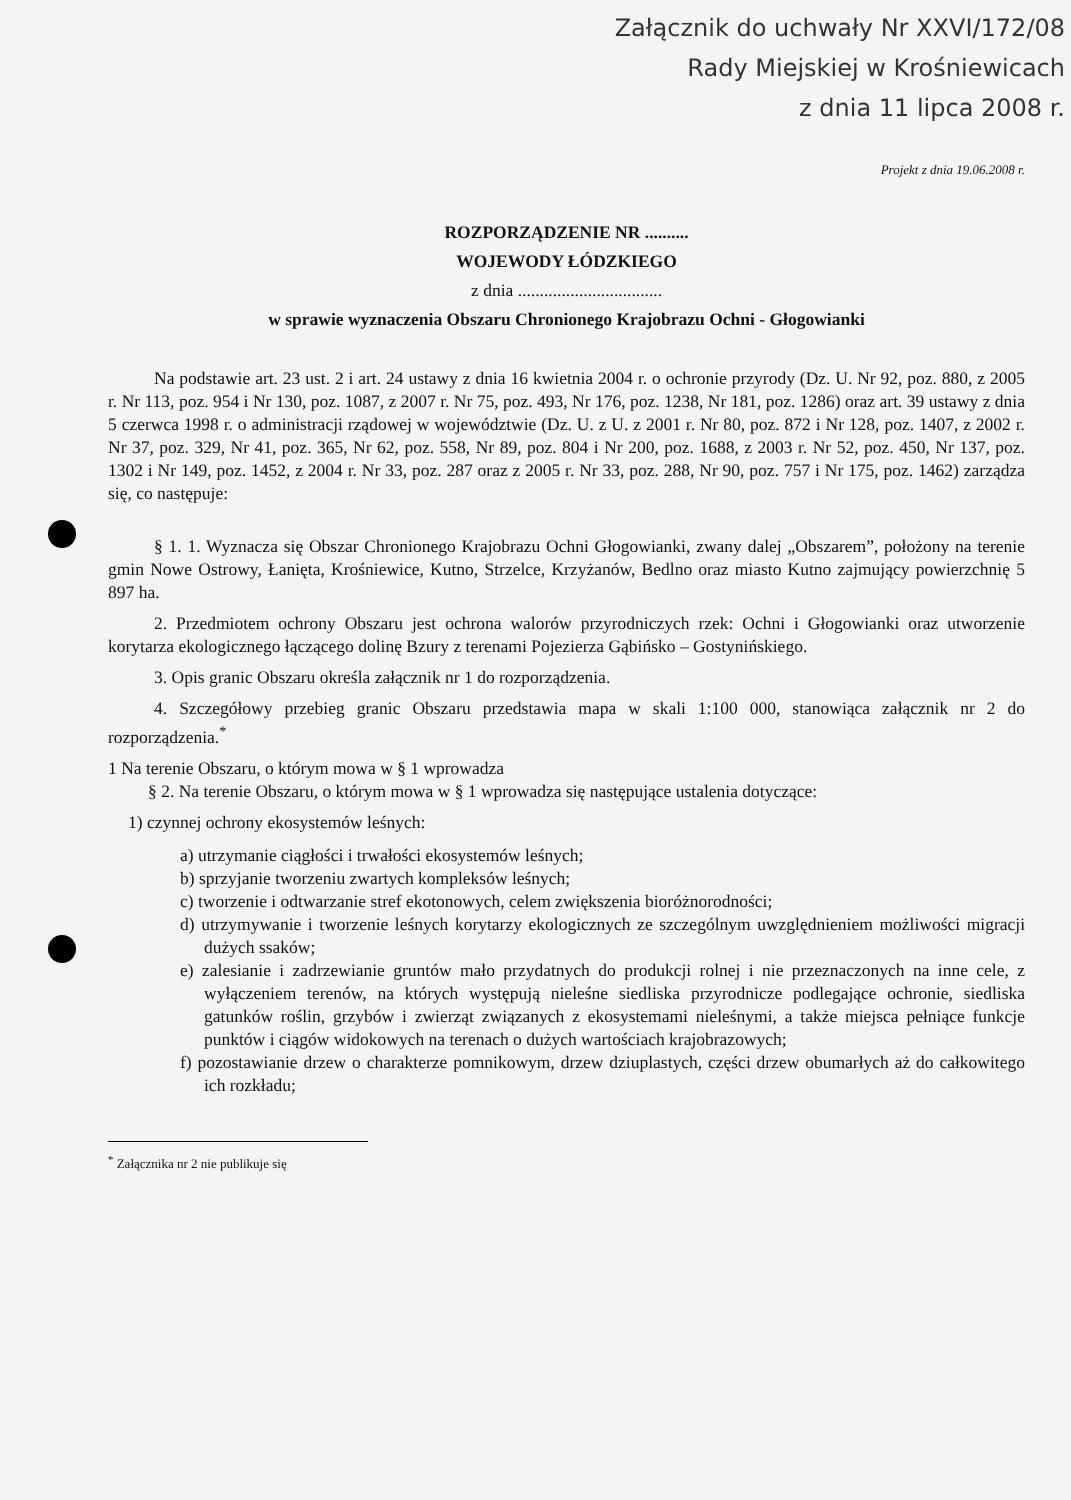Załącznik do uchwały Nr XXVI/172/08
Rady Miejskiej w Krośniewicach
z dnia 11 lipca 2008 r.
Projekt z dnia 19.06.2008 r.
ROZPORZĄDZENIE NR ..........
WOJEWODY ŁÓDZKIEGO
z dnia .................................
w sprawie wyznaczenia Obszaru Chronionego Krajobrazu Ochni - Głogowianki
Na podstawie art. 23 ust. 2 i art. 24 ustawy z dnia 16 kwietnia 2004 r. o ochronie przyrody (Dz. U. Nr 92, poz. 880, z 2005 r. Nr 113, poz. 954 i Nr 130, poz. 1087, z 2007 r. Nr 75, poz. 493, Nr 176, poz. 1238, Nr 181, poz. 1286) oraz art. 39 ustawy z dnia 5 czerwca 1998 r. o administracji rządowej w województwie (Dz. U. z U. z 2001 r. Nr 80, poz. 872 i Nr 128, poz. 1407, z 2002 r. Nr 37, poz. 329, Nr 41, poz. 365, Nr 62, poz. 558, Nr 89, poz. 804 i Nr 200, poz. 1688, z 2003 r. Nr 52, poz. 450, Nr 137, poz. 1302 i Nr 149, poz. 1452, z 2004 r. Nr 33, poz. 287 oraz z 2005 r. Nr 33, poz. 288, Nr 90, poz. 757 i Nr 175, poz. 1462) zarządza się, co następuje:
§ 1. 1. Wyznacza się Obszar Chronionego Krajobrazu Ochni Głogowianki, zwany dalej „Obszarem”, położony na terenie gmin Nowe Ostrowy, Łanięta, Krośniewice, Kutno, Strzelce, Krzyżanów, Bedlno oraz miasto Kutno zajmujący powierzchnię 5 897 ha.
2. Przedmiotem ochrony Obszaru jest ochrona walorów przyrodniczych rzek: Ochni i Głogowianki oraz utworzenie korytarza ekologicznego łączącego dolinę Bzury z terenami Pojezierza Gąbińsko – Gostynińskiego.
3. Opis granic Obszaru określa załącznik nr 1 do rozporządzenia.
4. Szczegółowy przebieg granic Obszaru przedstawia mapa w skali 1:100 000, stanowiąca załącznik nr 2 do rozporządzenia.<sup>*</sup>
1 Na terenie Obszaru, o którym mowa w § 1 wprowadza
§ 2. Na terenie Obszaru, o którym mowa w § 1 wprowadza się następujące ustalenia dotyczące:
1) czynnej ochrony ekosystemów leśnych:
a) utrzymanie ciągłości i trwałości ekosystemów leśnych;
b) sprzyjanie tworzeniu zwartych kompleksów leśnych;
c) tworzenie i odtwarzanie stref ekotonowych, celem zwiększenia bioróżnorodności;
d) utrzymywanie i tworzenie leśnych korytarzy ekologicznych ze szczególnym uwzględnieniem możliwości migracji dużych ssaków;
e) zalesianie i zadrzewianie gruntów mało przydatnych do produkcji rolnej i nie przeznaczonych na inne cele, z wyłączeniem terenów, na których występują nieleśne siedliska przyrodnicze podlegające ochronie, siedliska gatunków roślin, grzybów i zwierząt związanych z ekosystemami nieleśnymi, a także miejsca pełniące funkcje punktów i ciągów widokowych na terenach o dużych wartościach krajobrazowych;
f) pozostawianie drzew o charakterze pomnikowym, drzew dziuplastych, części drzew obumarłych aż do całkowitego ich rozkładu;
<sup>*</sup> Załącznika nr 2 nie publikuje się